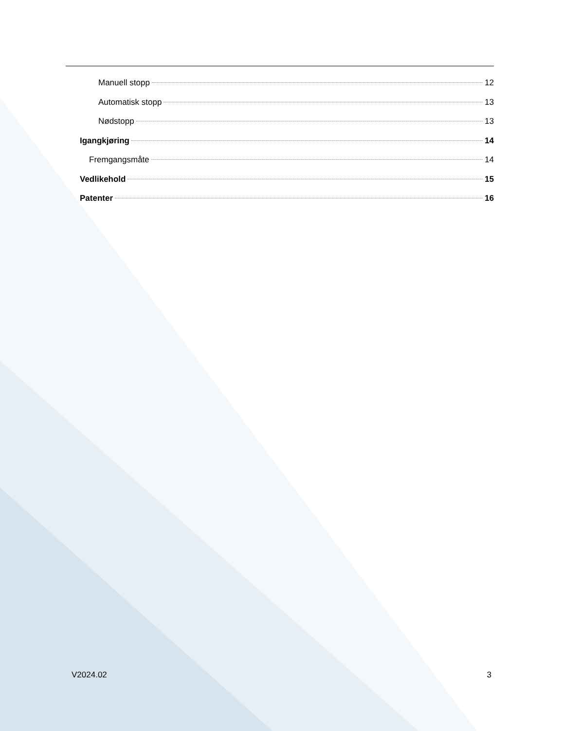Manuell stopp 12
Automatisk stopp 13
Nødstopp 13
Igangkjøring 14
Fremgangsmåte 14
Vedlikehold 15
Patenter 16
V2024.02 3